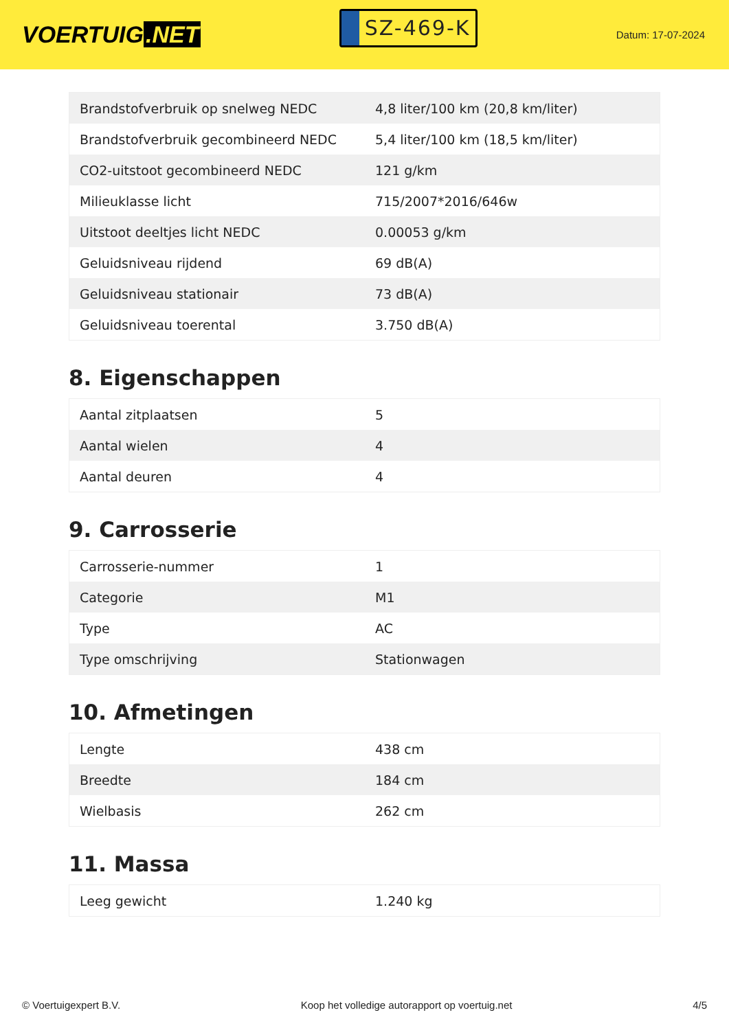VOERTUIG.NET
SZ-469-K
Datum: 17-07-2024
| Brandstofverbruik op snelweg NEDC | 4,8 liter/100 km (20,8 km/liter) |
| Brandstofverbruik gecombineerd NEDC | 5,4 liter/100 km (18,5 km/liter) |
| CO2-uitstoot gecombineerd NEDC | 121 g/km |
| Milieuklasse licht | 715/2007*2016/646w |
| Uitstoot deeltjes licht NEDC | 0.00053 g/km |
| Geluidsniveau rijdend | 69 dB(A) |
| Geluidsniveau stationair | 73 dB(A) |
| Geluidsniveau toerental | 3.750 dB(A) |
8. Eigenschappen
| Aantal zitplaatsen | 5 |
| Aantal wielen | 4 |
| Aantal deuren | 4 |
9. Carrosserie
| Carrosserie-nummer | 1 |
| Categorie | M1 |
| Type | AC |
| Type omschrijving | Stationwagen |
10. Afmetingen
| Lengte | 438 cm |
| Breedte | 184 cm |
| Wielbasis | 262 cm |
11. Massa
| Leeg gewicht | 1.240 kg |
© Voertuigexpert B.V. Koop het volledige autorapport op voertuig.net 4/5